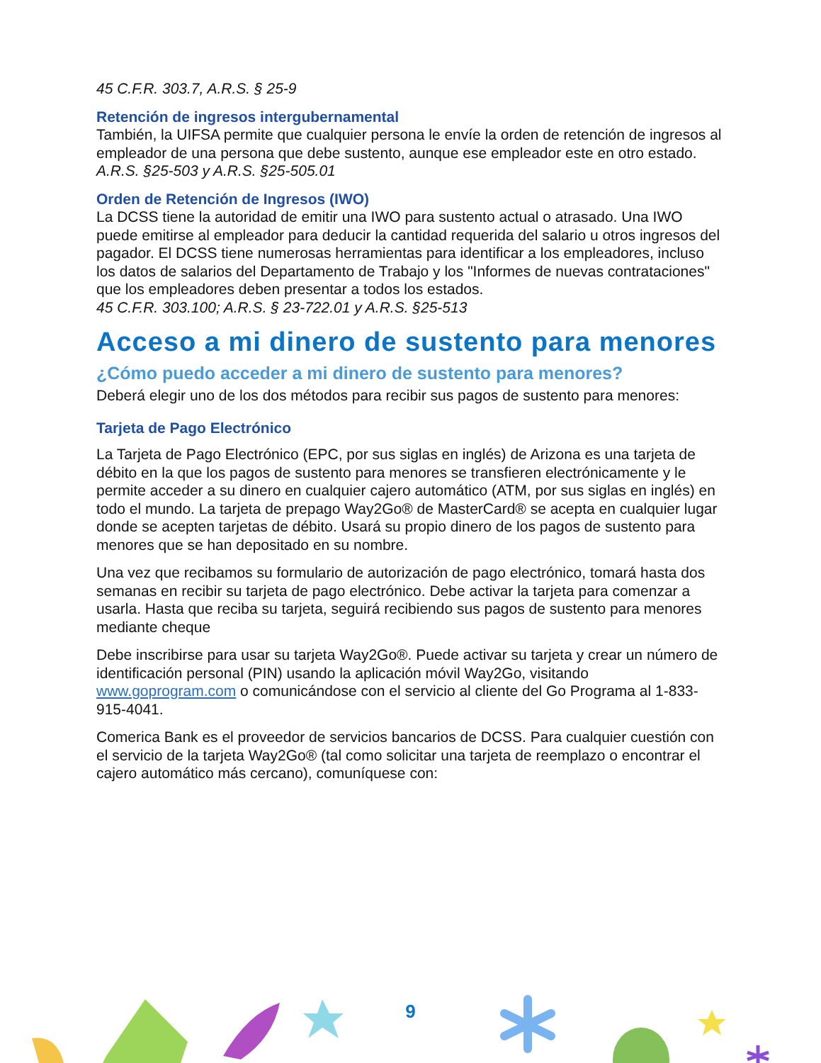45 C.F.R. 303.7, A.R.S. § 25-9
Retención de ingresos intergubernamental
También, la UIFSA permite que cualquier persona le envíe la orden de retención de ingresos al empleador de una persona que debe sustento, aunque ese empleador este en otro estado. A.R.S. §25-503 y A.R.S. §25-505.01
Orden de Retención de Ingresos (IWO)
La DCSS tiene la autoridad de emitir una IWO para sustento actual o atrasado. Una IWO puede emitirse al empleador para deducir la cantidad requerida del salario u otros ingresos del pagador. El DCSS tiene numerosas herramientas para identificar a los empleadores, incluso los datos de salarios del Departamento de Trabajo y los "Informes de nuevas contrataciones" que los empleadores deben presentar a todos los estados.
45 C.F.R. 303.100; A.R.S. § 23-722.01 y A.R.S. §25-513
Acceso a mi dinero de sustento para menores
¿Cómo puedo acceder a mi dinero de sustento para menores?
Deberá elegir uno de los dos métodos para recibir sus pagos de sustento para menores:
Tarjeta de Pago Electrónico
La Tarjeta de Pago Electrónico (EPC, por sus siglas en inglés) de Arizona es una tarjeta de débito en la que los pagos de sustento para menores se transfieren electrónicamente y le permite acceder a su dinero en cualquier cajero automático (ATM, por sus siglas en inglés) en todo el mundo. La tarjeta de prepago Way2Go® de MasterCard® se acepta en cualquier lugar donde se acepten tarjetas de débito. Usará su propio dinero de los pagos de sustento para menores que se han depositado en su nombre.
Una vez que recibamos su formulario de autorización de pago electrónico, tomará hasta dos semanas en recibir su tarjeta de pago electrónico. Debe activar la tarjeta para comenzar a usarla. Hasta que reciba su tarjeta, seguirá recibiendo sus pagos de sustento para menores mediante cheque
Debe inscribirse para usar su tarjeta Way2Go®. Puede activar su tarjeta y crear un número de identificación personal (PIN) usando la aplicación móvil Way2Go, visitando www.goprogram.com o comunicándose con el servicio al cliente del Go Programa al 1-833-915-4041.
Comerica Bank es el proveedor de servicios bancarios de DCSS. Para cualquier cuestión con el servicio de la tarjeta Way2Go® (tal como solicitar una tarjeta de reemplazo o encontrar el cajero automático más cercano), comuníquese con:
9